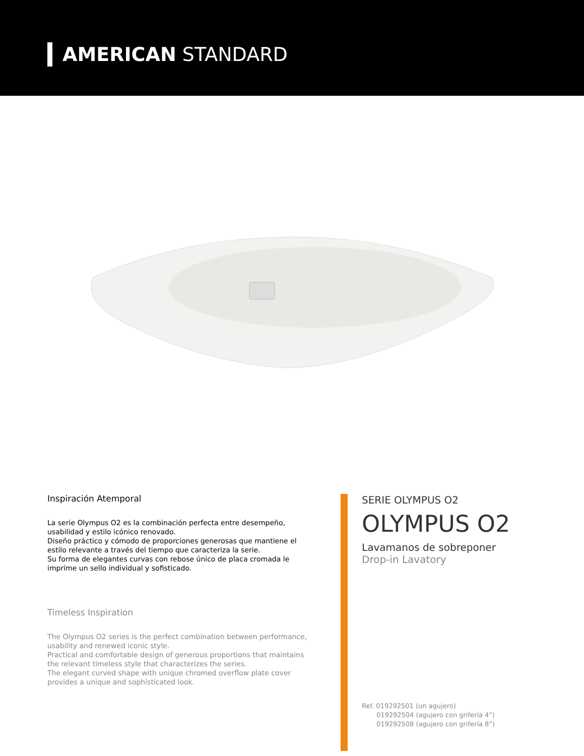AMERICAN STANDARD
Inspiración Atemporal
La serie Olympus O2 es la combinación perfecta entre desempeño, usabilidad y estilo icónico renovado.
Diseño práctico y cómodo de proporciones generosas que mantiene el estilo relevante a través del tiempo que caracteriza la serie.
Su forma de elegantes curvas con rebose único de placa cromada le imprime un sello individual y sofisticado.
Timeless Inspiration
The Olympus O2 series is the perfect combination between performance, usability and renewed iconic style.
Practical and comfortable design of generous proportions that maintains the relevant timeless style that characterizes the series.
The elegant curved shape with unique chromed overflow plate cover provides a unique and sophisticated look.
SERIE OLYMPUS O2
OLYMPUS O2
Lavamanos de sobreponer
Drop-in Lavatory
Ref. 019292501 (un agujero)
019292504 (agujero con grifería 4”)
019292508 (agujero con grifería 8”)